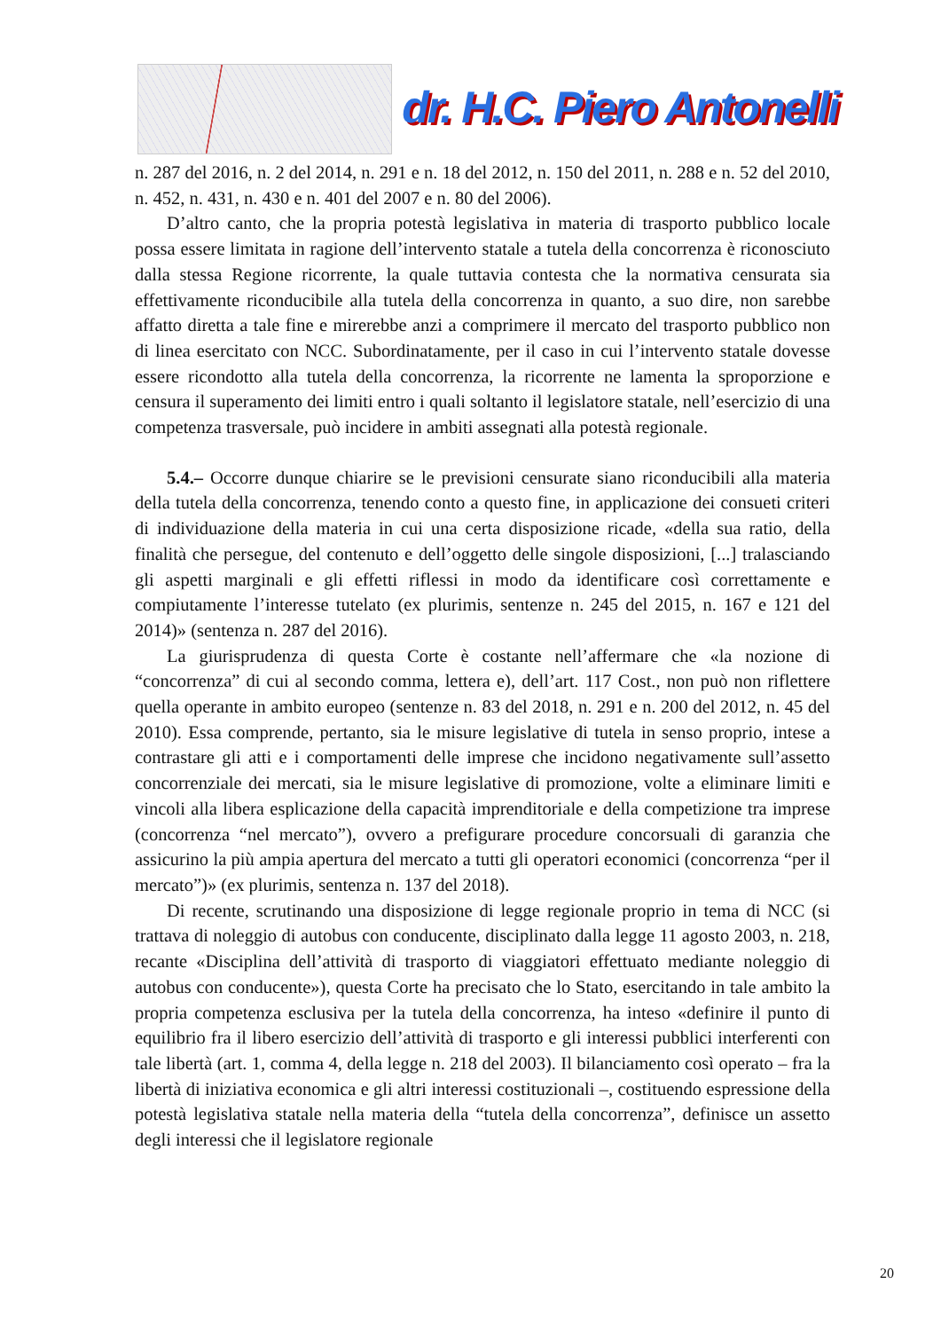dr. H.C. Piero Antonelli
n. 287 del 2016, n. 2 del 2014, n. 291 e n. 18 del 2012, n. 150 del 2011, n. 288 e n. 52 del 2010, n. 452, n. 431, n. 430 e n. 401 del 2007 e n. 80 del 2006).
D’altro canto, che la propria potestà legislativa in materia di trasporto pubblico locale possa essere limitata in ragione dell’intervento statale a tutela della concorrenza è riconosciuto dalla stessa Regione ricorrente, la quale tuttavia contesta che la normativa censurata sia effettivamente riconducibile alla tutela della concorrenza in quanto, a suo dire, non sarebbe affatto diretta a tale fine e mirerebbe anzi a comprimere il mercato del trasporto pubblico non di linea esercitato con NCC. Subordinatamente, per il caso in cui l’intervento statale dovesse essere ricondotto alla tutela della concorrenza, la ricorrente ne lamenta la sproporzione e censura il superamento dei limiti entro i quali soltanto il legislatore statale, nell’esercizio di una competenza trasversale, può incidere in ambiti assegnati alla potestà regionale.
5.4.– Occorre dunque chiarire se le previsioni censurate siano riconducibili alla materia della tutela della concorrenza, tenendo conto a questo fine, in applicazione dei consueti criteri di individuazione della materia in cui una certa disposizione ricade, «della sua ratio, della finalità che persegue, del contenuto e dell’oggetto delle singole disposizioni, [...] tralasciando gli aspetti marginali e gli effetti riflessi in modo da identificare così correttamente e compiutamente l’interesse tutelato (ex plurimis, sentenze n. 245 del 2015, n. 167 e 121 del 2014)» (sentenza n. 287 del 2016).
La giurisprudenza di questa Corte è costante nell’affermare che «la nozione di “concorrenza” di cui al secondo comma, lettera e), dell’art. 117 Cost., non può non riflettere quella operante in ambito europeo (sentenze n. 83 del 2018, n. 291 e n. 200 del 2012, n. 45 del 2010). Essa comprende, pertanto, sia le misure legislative di tutela in senso proprio, intese a contrastare gli atti e i comportamenti delle imprese che incidono negativamente sull’assetto concorrenziale dei mercati, sia le misure legislative di promozione, volte a eliminare limiti e vincoli alla libera esplicazione della capacità imprenditoriale e della competizione tra imprese (concorrenza “nel mercato”), ovvero a prefigurare procedure concorsuali di garanzia che assicurino la più ampia apertura del mercato a tutti gli operatori economici (concorrenza “per il mercato”)» (ex plurimis, sentenza n. 137 del 2018).
Di recente, scrutinando una disposizione di legge regionale proprio in tema di NCC (si trattava di noleggio di autobus con conducente, disciplinato dalla legge 11 agosto 2003, n. 218, recante «Disciplina dell’attività di trasporto di viaggiatori effettuato mediante noleggio di autobus con conducente»), questa Corte ha precisato che lo Stato, esercitando in tale ambito la propria competenza esclusiva per la tutela della concorrenza, ha inteso «definire il punto di equilibrio fra il libero esercizio dell’attività di trasporto e gli interessi pubblici interferenti con tale libertà (art. 1, comma 4, della legge n. 218 del 2003). Il bilanciamento così operato – fra la libertà di iniziativa economica e gli altri interessi costituzionali –, costituendo espressione della potestà legislativa statale nella materia della “tutela della concorrenza”, definisce un assetto degli interessi che il legislatore regionale
20